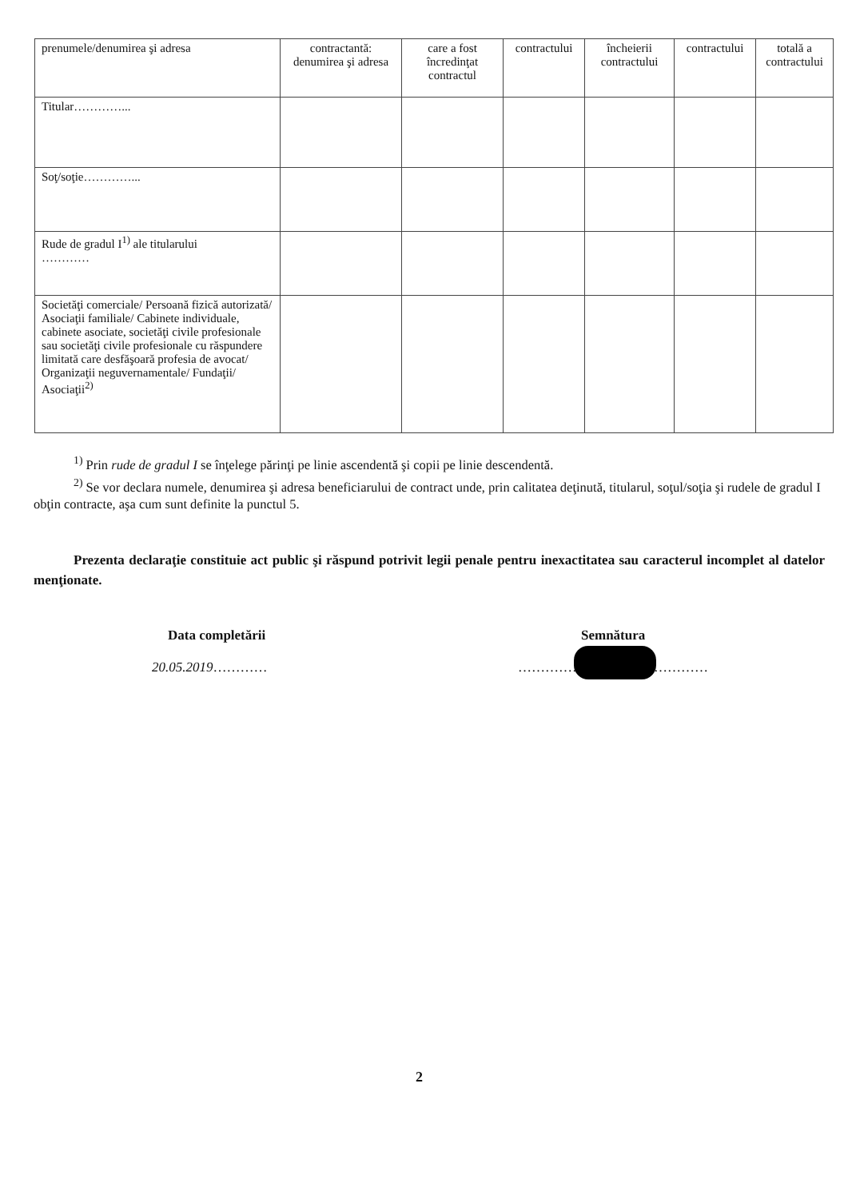| prenumele/denumirea şi adresa | contractantă: denumirea şi adresa | care a fost încredinţat contractul | contractului | încheierii contractului | contractului | totală a contractului |
| Titular…………... | | | | | | |
| Soţ/soţie…………... | | | | | | |
| Rude de gradul I<sup>1)</sup> ale titularului ………… | | | | | | |
| Societăţi comerciale/ Persoană fizică autorizată/ Asociaţii familiale/ Cabinete individuale, cabinete asociate, societăţi civile profesionale sau societăţi civile profesionale cu răspundere limitată care desfăşoară profesia de avocat/ Organizaţii neguvernamentale/ Fundaţii/ Asociaţii<sup>2)</sup> | | | | | | |
<sup>1)</sup> Prin rude de gradul I se înţelege părinţi pe linie ascendentă şi copii pe linie descendentă.
<sup>2)</sup> Se vor declara numele, denumirea şi adresa beneficiarului de contract unde, prin calitatea deţinută, titularul, soţul/soţia şi rudele de gradul I obţin contracte, aşa cum sunt definite la punctul 5.
Prezenta declaraţie constituie act public şi răspund potrivit legii penale pentru inexactitatea sau caracterul incomplet al datelor menţionate.
Data completării Semnătura
20.05.2019………… ……………………………………
2